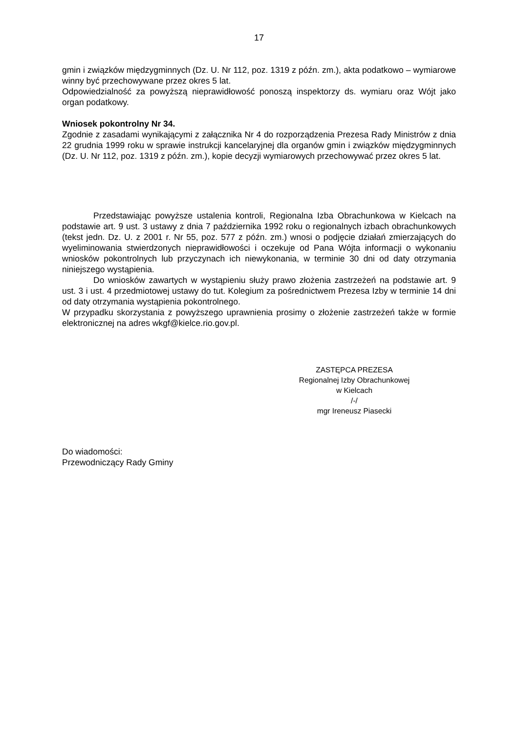17
gmin i związków międzygminnych (Dz. U. Nr 112, poz. 1319 z późn. zm.), akta podatkowo – wymiarowe winny być przechowywane przez okres 5 lat.
Odpowiedzialność za powyższą nieprawidłowość ponoszą inspektorzy ds. wymiaru oraz Wójt jako organ podatkowy.
Wniosek pokontrolny Nr 34.
Zgodnie z zasadami wynikającymi z załącznika Nr 4 do rozporządzenia Prezesa Rady Ministrów z dnia 22 grudnia 1999 roku w sprawie instrukcji kancelaryjnej dla organów gmin i związków międzygminnych (Dz. U. Nr 112, poz. 1319 z późn. zm.), kopie decyzji wymiarowych przechowywać przez okres 5 lat.
Przedstawiając powyższe ustalenia kontroli, Regionalna Izba Obrachunkowa w Kielcach na podstawie art. 9 ust. 3 ustawy z dnia 7 października 1992 roku o regionalnych izbach obrachunkowych (tekst jedn. Dz. U. z 2001 r. Nr 55, poz. 577 z późn. zm.) wnosi o podjęcie działań zmierzających do wyeliminowania stwierdzonych nieprawidłowości i oczekuje od Pana Wójta informacji o wykonaniu wniosków pokontrolnych lub przyczynach ich niewykonania, w terminie 30 dni od daty otrzymania niniejszego wystąpienia.
Do wniosków zawartych w wystąpieniu służy prawo złożenia zastrzeżeń na podstawie art. 9 ust. 3 i ust. 4 przedmiotowej ustawy do tut. Kolegium za pośrednictwem Prezesa Izby w terminie 14 dni od daty otrzymania wystąpienia pokontrolnego.
W przypadku skorzystania z powyższego uprawnienia prosimy o złożenie zastrzeżeń także w formie elektronicznej na adres wkgf@kielce.rio.gov.pl.
ZASTĘPCA PREZESA
Regionalnej Izby Obrachunkowej
w Kielcach
/-/
mgr Ireneusz Piasecki
Do wiadomości:
Przewodniczący Rady Gminy